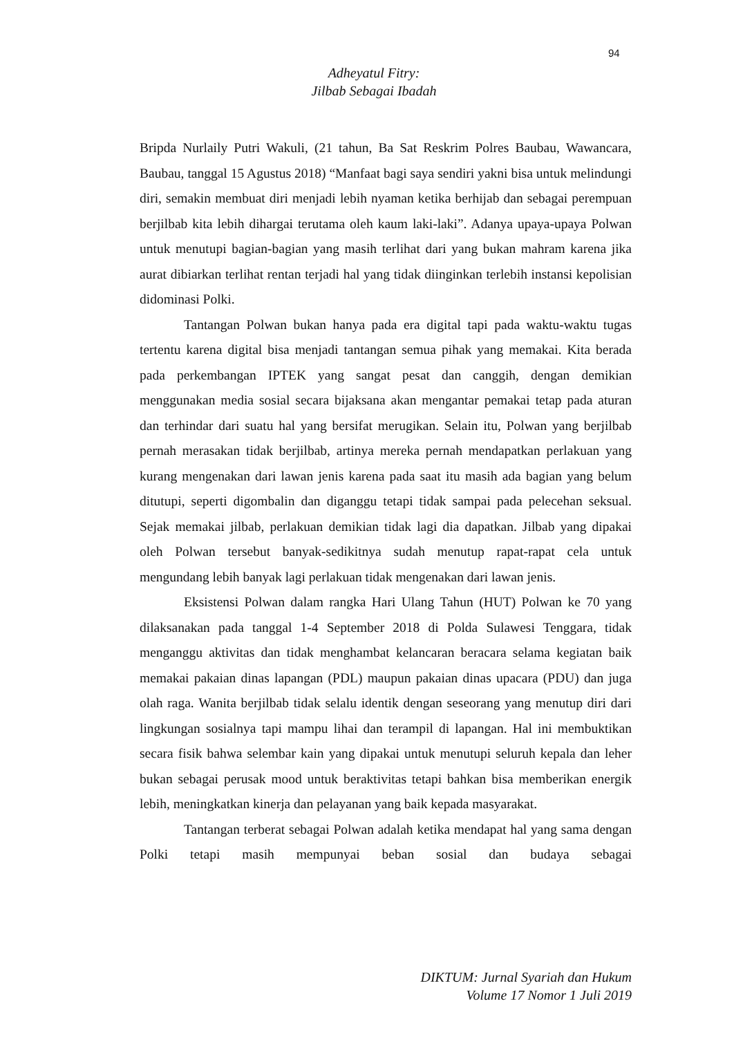94
Adheyatul Fitry:
Jilbab Sebagai Ibadah
Bripda Nurlaily Putri Wakuli, (21 tahun, Ba Sat Reskrim Polres Baubau, Wawancara, Baubau, tanggal 15 Agustus 2018) “Manfaat bagi saya sendiri yakni bisa untuk melindungi diri, semakin membuat diri menjadi lebih nyaman ketika berhijab dan sebagai perempuan berjilbab kita lebih dihargai terutama oleh kaum laki-laki”. Adanya upaya-upaya Polwan untuk menutupi bagian-bagian yang masih terlihat dari yang bukan mahram karena jika aurat dibiarkan terlihat rentan terjadi hal yang tidak diinginkan terlebih instansi kepolisian didominasi Polki.
Tantangan Polwan bukan hanya pada era digital tapi pada waktu-waktu tugas tertentu karena digital bisa menjadi tantangan semua pihak yang memakai. Kita berada pada perkembangan IPTEK yang sangat pesat dan canggih, dengan demikian menggunakan media sosial secara bijaksana akan mengantar pemakai tetap pada aturan dan terhindar dari suatu hal yang bersifat merugikan. Selain itu, Polwan yang berjilbab pernah merasakan tidak berjilbab, artinya mereka pernah mendapatkan perlakuan yang kurang mengenakan dari lawan jenis karena pada saat itu masih ada bagian yang belum ditutupi, seperti digombalin dan diganggu tetapi tidak sampai pada pelecehan seksual. Sejak memakai jilbab, perlakuan demikian tidak lagi dia dapatkan. Jilbab yang dipakai oleh Polwan tersebut banyak-sedikitnya sudah menutup rapat-rapat cela untuk mengundang lebih banyak lagi perlakuan tidak mengenakan dari lawan jenis.
Eksistensi Polwan dalam rangka Hari Ulang Tahun (HUT) Polwan ke 70 yang dilaksanakan pada tanggal 1-4 September 2018 di Polda Sulawesi Tenggara, tidak menganggu aktivitas dan tidak menghambat kelancaran beracara selama kegiatan baik memakai pakaian dinas lapangan (PDL) maupun pakaian dinas upacara (PDU) dan juga olah raga. Wanita berjilbab tidak selalu identik dengan seseorang yang menutup diri dari lingkungan sosialnya tapi mampu lihai dan terampil di lapangan. Hal ini membuktikan secara fisik bahwa selembar kain yang dipakai untuk menutupi seluruh kepala dan leher bukan sebagai perusak mood untuk beraktivitas tetapi bahkan bisa memberikan energik lebih, meningkatkan kinerja dan pelayanan yang baik kepada masyarakat.
Tantangan terberat sebagai Polwan adalah ketika mendapat hal yang sama dengan Polki tetapi masih mempunyai beban sosial dan budaya sebagai
DIKTUM: Jurnal Syariah dan Hukum
Volume 17 Nomor 1 Juli 2019